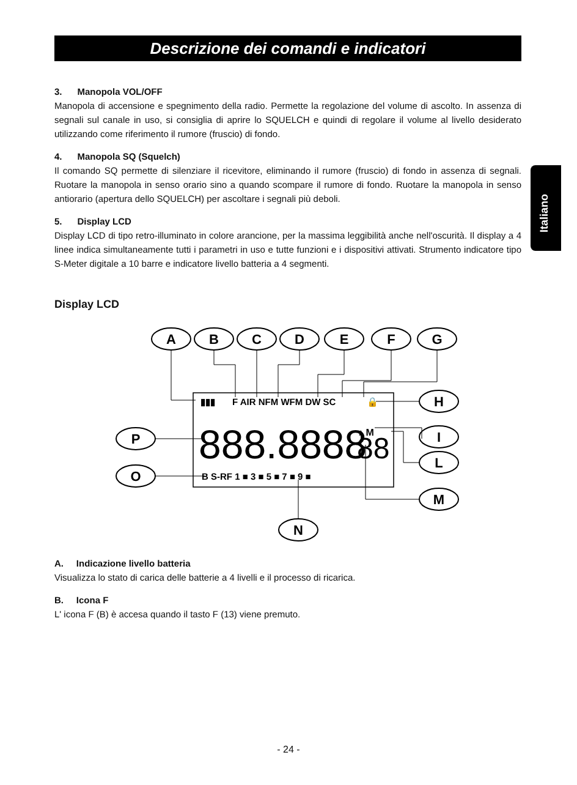Descrizione dei comandi e indicatori
Italiano
3. Manopola VOL/OFF
Manopola di accensione e spegnimento della radio. Permette la regolazione del volume di ascolto. In assenza di segnali sul canale in uso, si consiglia di aprire lo SQUELCH e quindi di regolare il volume al livello desiderato utilizzando come riferimento il rumore (fruscio) di fondo.
4. Manopola SQ (Squelch)
Il comando SQ permette di silenziare il ricevitore, eliminando il rumore (fruscio) di fondo in assenza di segnali. Ruotare la manopola in senso orario sino a quando scompare il rumore di fondo. Ruotare la manopola in senso antiorario (apertura dello SQUELCH) per ascoltare i segnali più deboli.
5. Display LCD
Display LCD di tipo retro-illuminato in colore arancione, per la massima leggibilità anche nell'oscurità. Il display a 4 linee indica simultaneamente tutti i parametri in uso e tutte funzioni e i dispositivi attivati. Strumento indicatore tipo S-Meter digitale a 10 barre e indicatore livello batteria a 4 segmenti.
Display LCD
A
B
C
D
E
F
G
H
I
L
M
P
O
N
▮▮▮
F AIR NFM WFM DW SC
🔒
B S-RF 1 ■ 3 ■ 5 ■ 7 ■ 9 ■
888.8888
88
♪ M
A. Indicazione livello batteria
Visualizza lo stato di carica delle batterie a 4 livelli e il processo di ricarica.
B. Icona F
L' icona F (B) è accesa quando il tasto F (13) viene premuto.
- 24 -